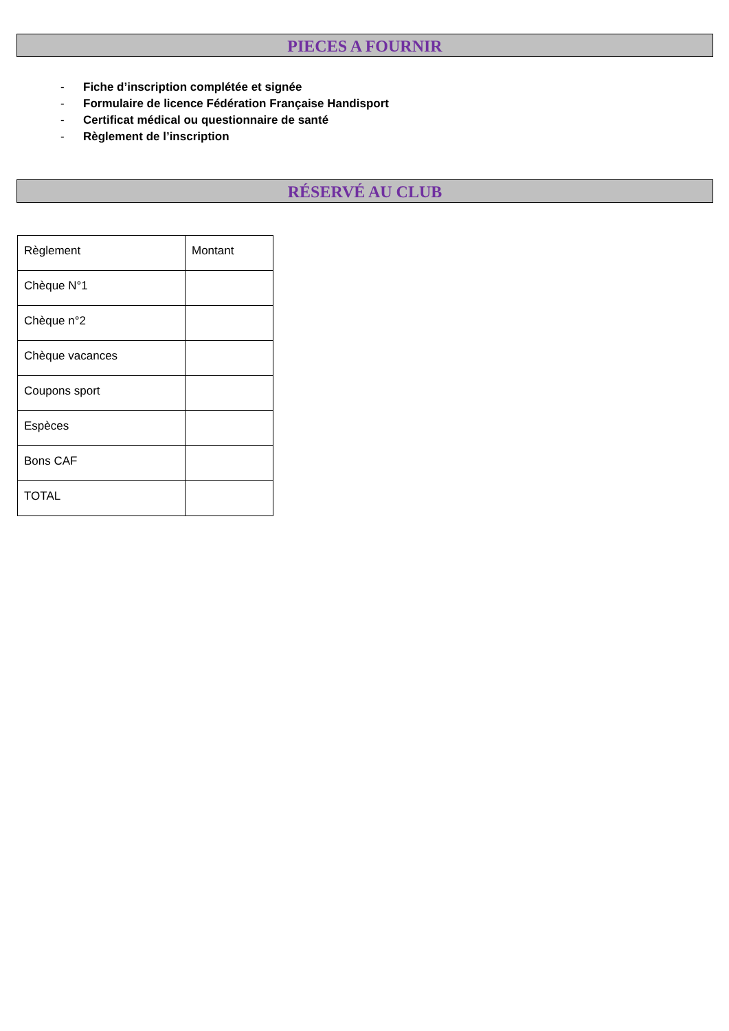PIECES A FOURNIR
- Fiche d’inscription complétée et signée
- Formulaire de licence Fédération Française Handisport
- Certificat médical ou questionnaire de santé
- Règlement de l’inscription
RÉSERVÉ AU CLUB
| Règlement | Montant |
| Chèque N°1 | |
| Chèque n°2 | |
| Chèque vacances | |
| Coupons sport | |
| Espèces | |
| Bons CAF | |
| TOTAL | |